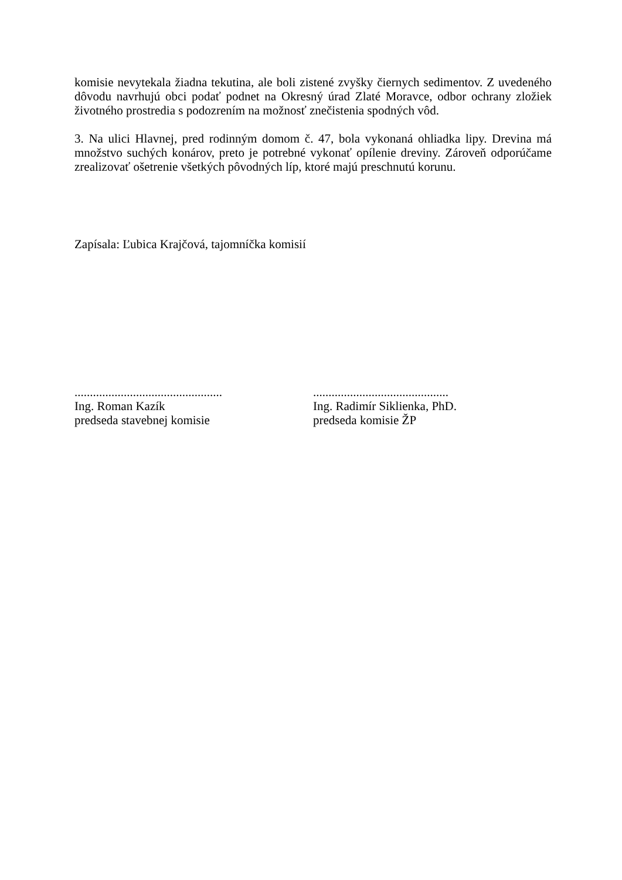komisie nevytekala žiadna tekutina, ale boli zistené zvyšky čiernych sedimentov. Z uvedeného dôvodu navrhujú obci podať podnet na Okresný úrad Zlaté Moravce, odbor ochrany zložiek životného prostredia s podozrením na možnosť znečistenia spodných vôd.
3. Na ulici Hlavnej, pred rodinným domom č. 47, bola vykonaná ohliadka lipy. Drevina má množstvo suchých konárov, preto je potrebné vykonať opílenie dreviny. Zároveň odporúčame zrealizovať ošetrenie všetkých pôvodných líp, ktoré majú preschnutú korunu.
Zapísala: Ľubica Krajčová, tajomníčka komisií
................................................
Ing. Roman Kazík
predseda stavebnej komisie
............................................
Ing. Radimír Siklienka, PhD.
predseda komisie ŽP